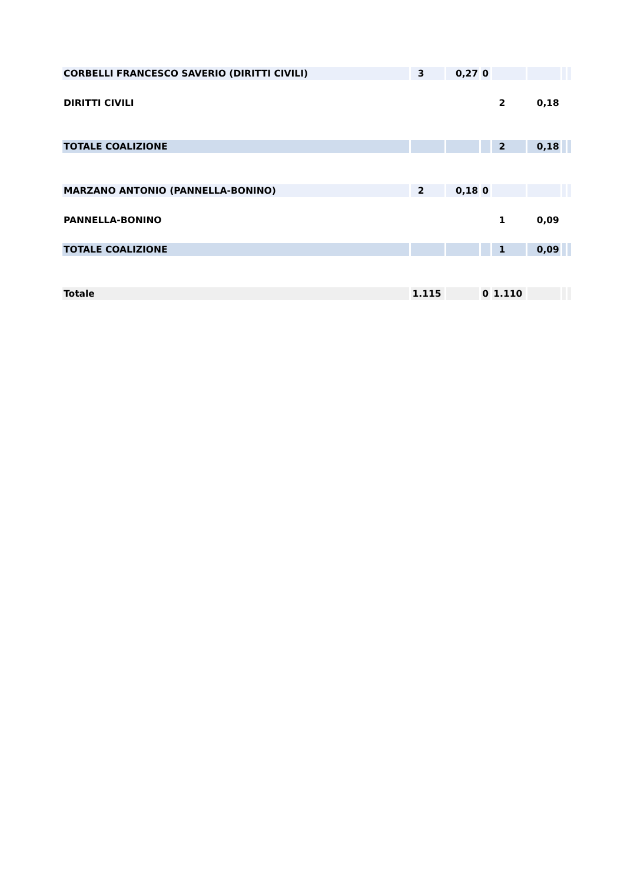| CORBELLI FRANCESCO SAVERIO (DIRITTI CIVILI) | 3 | 0,27 | 0 | | | | |
| DIRITTI CIVILI | | | | 2 | 0,18 | | |
| TOTALE COALIZIONE | | | | 2 | 0,18 | | |
| MARZANO ANTONIO (PANNELLA-BONINO) | 2 | 0,18 | 0 | | | | |
| PANNELLA-BONINO | | | | 1 | 0,09 | | |
| TOTALE COALIZIONE | | | | 1 | 0,09 | | |
| Totale | 1.115 | | 0 | 1.110 | | | |